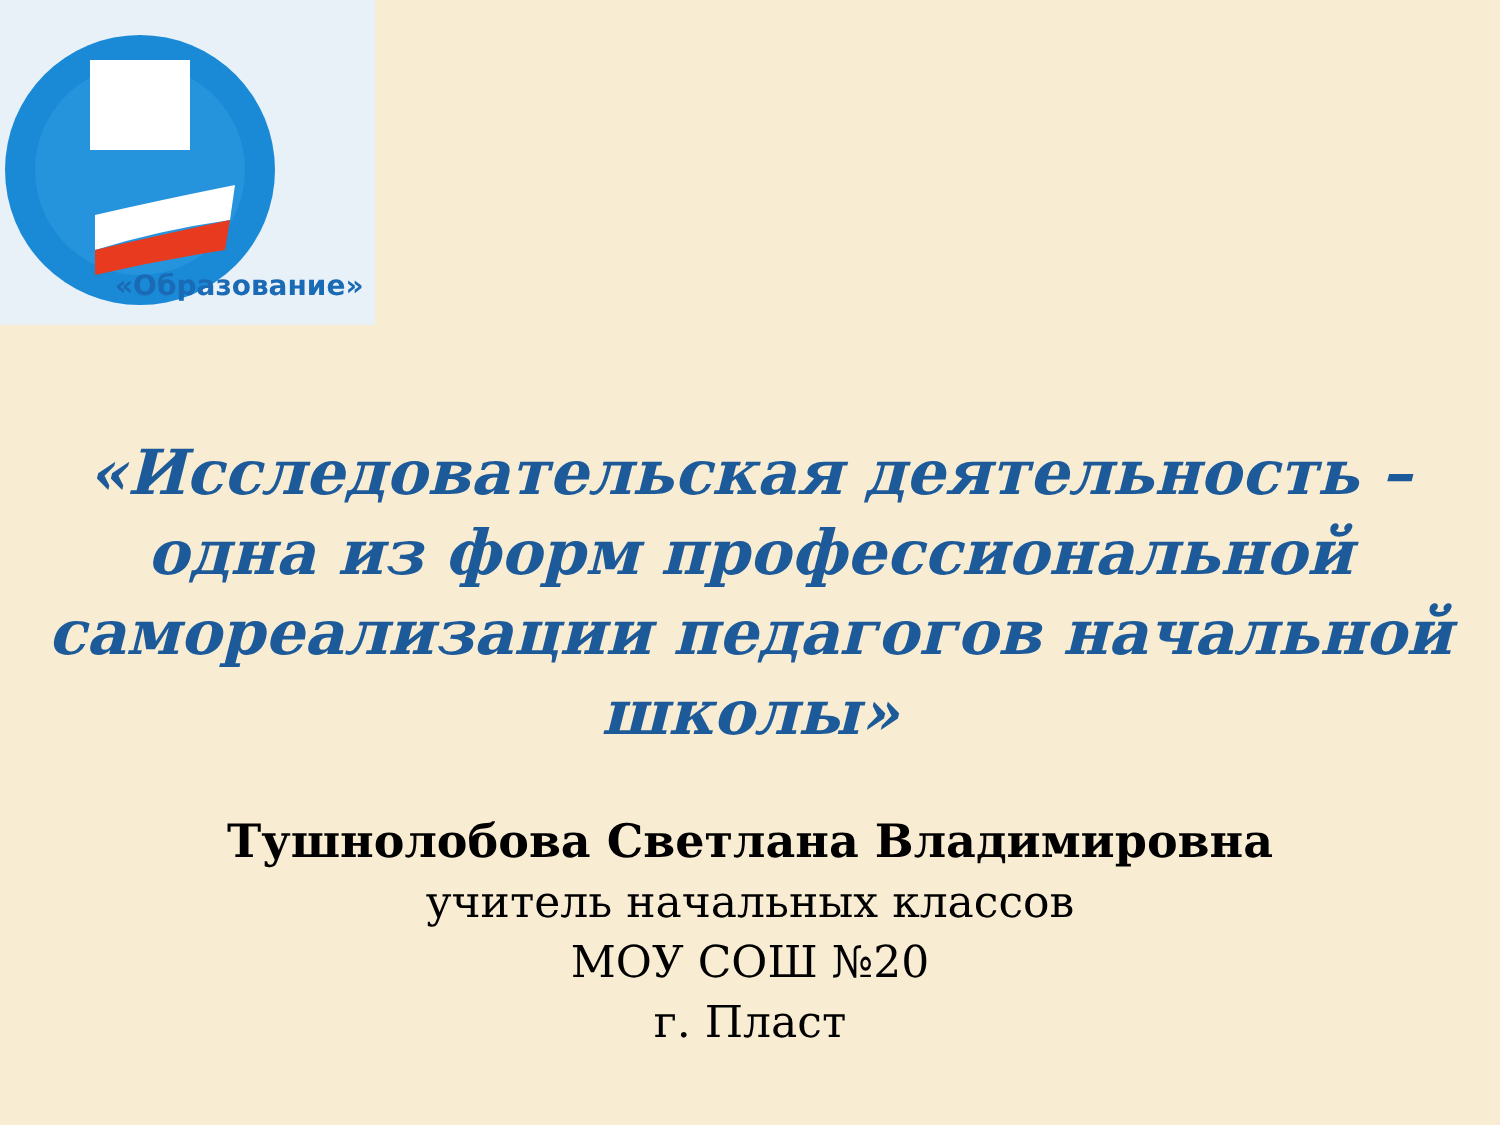«Образование»
«Исследовательская деятельность – одна из форм профессиональной самореализации педагогов начальной школы»
Тушнолобова Светлана Владимировна
учитель начальных классов
МОУ СОШ №20
г. Пласт